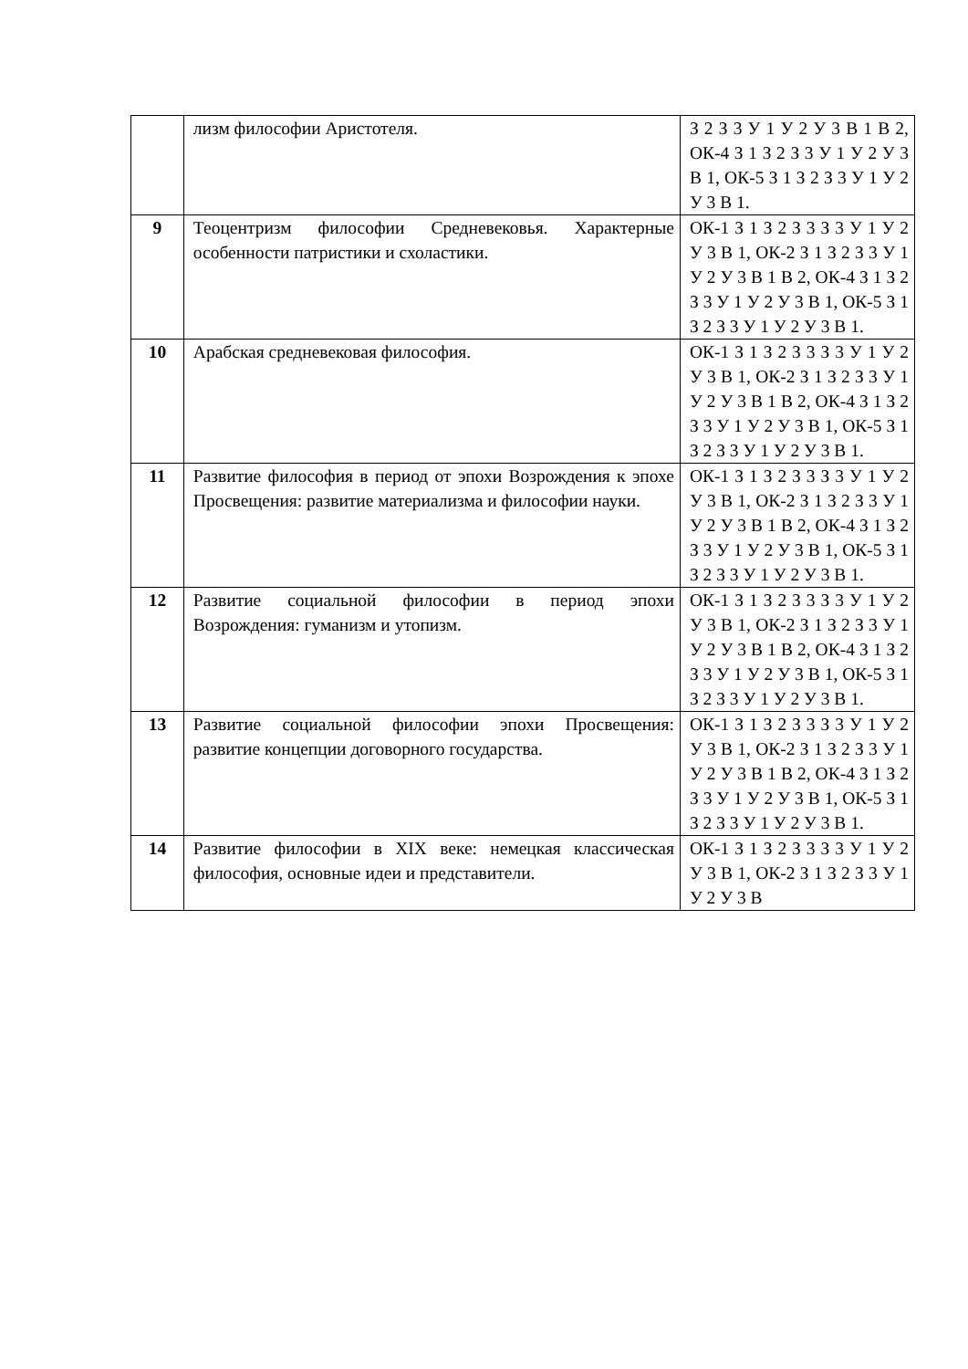| | лизм философии Аристотеля. | З 2 З 3 У 1 У 2 У 3 В 1 В 2, ОК-4 З 1 З 2 З 3 У 1 У 2 У 3 В 1, ОК-5 З 1 З 2 З 3 У 1 У 2 У 3 В 1. |
| 9 | Теоцентризм философии Средневековья. Характерные особенности патристики и схоластики. | ОК-1 З 1 З 2 З 3 З 3 У 1 У 2 У 3 В 1, ОК-2 З 1 З 2 З 3 У 1 У 2 У 3 В 1 В 2, ОК-4 З 1 З 2 З 3 У 1 У 2 У 3 В 1, ОК-5 З 1 З 2 З 3 У 1 У 2 У 3 В 1. |
| 10 | Арабская средневековая философия. | ОК-1 З 1 З 2 З 3 З 3 У 1 У 2 У 3 В 1, ОК-2 З 1 З 2 З 3 У 1 У 2 У 3 В 1 В 2, ОК-4 З 1 З 2 З 3 У 1 У 2 У 3 В 1, ОК-5 З 1 З 2 З 3 У 1 У 2 У 3 В 1. |
| 11 | Развитие философия в период от эпохи Возрождения к эпохе Просвещения: развитие материализма и философии науки. | ОК-1 З 1 З 2 З 3 З 3 У 1 У 2 У 3 В 1, ОК-2 З 1 З 2 З 3 У 1 У 2 У 3 В 1 В 2, ОК-4 З 1 З 2 З 3 У 1 У 2 У 3 В 1, ОК-5 З 1 З 2 З 3 У 1 У 2 У 3 В 1. |
| 12 | Развитие социальной философии в период эпохи Возрождения: гуманизм и утопизм. | ОК-1 З 1 З 2 З 3 З 3 У 1 У 2 У 3 В 1, ОК-2 З 1 З 2 З 3 У 1 У 2 У 3 В 1 В 2, ОК-4 З 1 З 2 З 3 У 1 У 2 У 3 В 1, ОК-5 З 1 З 2 З 3 У 1 У 2 У 3 В 1. |
| 13 | Развитие социальной философии эпохи Просвещения: развитие концепции договорного государства. | ОК-1 З 1 З 2 З 3 З 3 У 1 У 2 У 3 В 1, ОК-2 З 1 З 2 З 3 У 1 У 2 У 3 В 1 В 2, ОК-4 З 1 З 2 З 3 У 1 У 2 У 3 В 1, ОК-5 З 1 З 2 З 3 У 1 У 2 У 3 В 1. |
| 14 | Развитие философии в XIX веке: немецкая классическая философия, основные идеи и представители. | ОК-1 З 1 З 2 З 3 З 3 У 1 У 2 У 3 В 1, ОК-2 З 1 З 2 З 3 У 1 У 2 У 3 В |